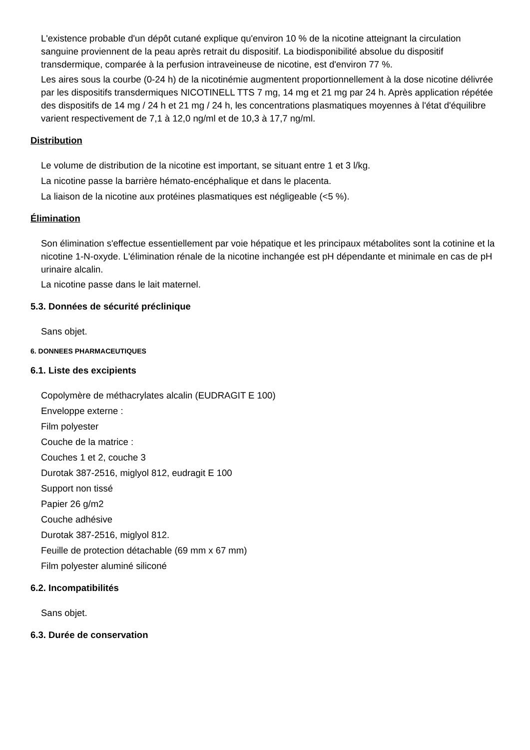L'existence probable d'un dépôt cutané explique qu'environ 10 % de la nicotine atteignant la circulation sanguine proviennent de la peau après retrait du dispositif. La biodisponibilité absolue du dispositif transdermique, comparée à la perfusion intraveineuse de nicotine, est d'environ 77 %.
Les aires sous la courbe (0-24 h) de la nicotinémie augmentent proportionnellement à la dose nicotine délivrée par les dispositifs transdermiques NICOTINELL TTS 7 mg, 14 mg et 21 mg par 24 h. Après application répétée des dispositifs de 14 mg / 24 h et 21 mg / 24 h, les concentrations plasmatiques moyennes à l'état d'équilibre varient respectivement de 7,1 à 12,0 ng/ml et de 10,3 à 17,7 ng/ml.
Distribution
Le volume de distribution de la nicotine est important, se situant entre 1 et 3 l/kg.
La nicotine passe la barrière hémato-encéphalique et dans le placenta.
La liaison de la nicotine aux protéines plasmatiques est négligeable (<5 %).
Élimination
Son élimination s'effectue essentiellement par voie hépatique et les principaux métabolites sont la cotinine et la nicotine 1-N-oxyde. L'élimination rénale de la nicotine inchangée est pH dépendante et minimale en cas de pH urinaire alcalin.
La nicotine passe dans le lait maternel.
5.3. Données de sécurité préclinique
Sans objet.
6. DONNEES PHARMACEUTIQUES
6.1. Liste des excipients
Copolymère de méthacrylates alcalin (EUDRAGIT E 100)
Enveloppe externe :
Film polyester
Couche de la matrice :
Couches 1 et 2, couche 3
Durotak 387-2516, miglyol 812, eudragit E 100
Support non tissé
Papier 26 g/m2
Couche adhésive
Durotak 387-2516, miglyol 812.
Feuille de protection détachable (69 mm x 67 mm)
Film polyester aluminé siliconé
6.2. Incompatibilités
Sans objet.
6.3. Durée de conservation